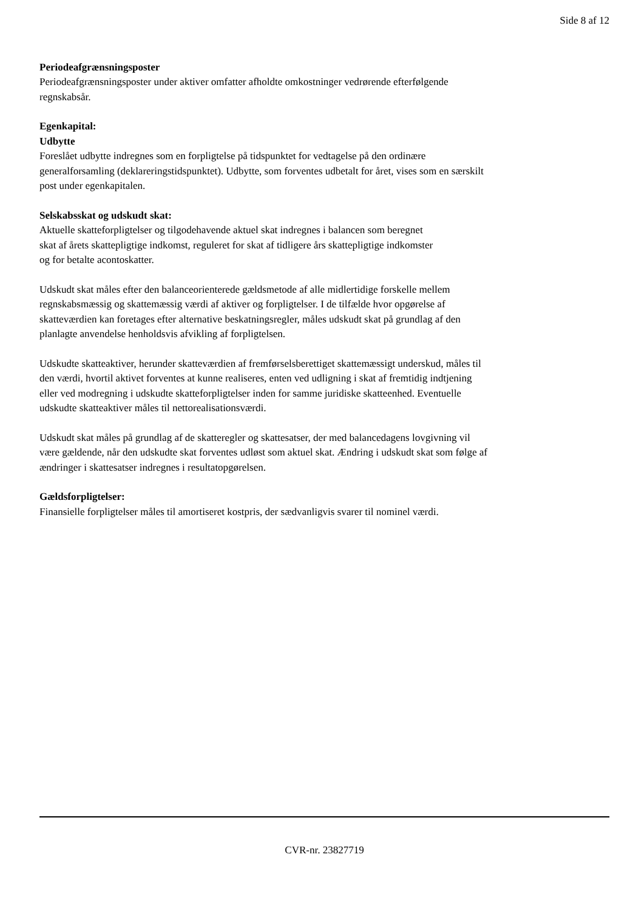Side 8 af 12
Periodeafgrænsningsposter
Periodeafgrænsningsposter under aktiver omfatter afholdte omkostninger vedrørende efterfølgende
regnskabsår.
Egenkapital:
Udbytte
Foreslået udbytte indregnes som en forpligtelse på tidspunktet for vedtagelse på den ordinære
generalforsamling (deklareringstidspunktet). Udbytte, som forventes udbetalt for året, vises som en særskilt
post under egenkapitalen.
Selskabsskat og udskudt skat:
Aktuelle skatteforpligtelser og tilgodehavende aktuel skat indregnes i balancen som beregnet
skat af årets skattepligtige indkomst, reguleret for skat af tidligere års skattepligtige indkomster
og for betalte acontoskatter.
Udskudt skat måles efter den balanceorienterede gældsmetode af alle midlertidige forskelle mellem
regnskabsmæssig og skattemæssig værdi af aktiver og forpligtelser. I de tilfælde hvor opgørelse af
skatteværdien kan foretages efter alternative beskatningsregler, måles udskudt skat på grundlag af den
planlagte anvendelse henholdsvis afvikling af forpligtelsen.
Udskudte skatteaktiver, herunder skatteværdien af fremførselsberettiget skattemæssigt underskud, måles til
den værdi, hvortil aktivet forventes at kunne realiseres, enten ved udligning i skat af fremtidig indtjening
eller ved modregning i udskudte skatteforpligtelser inden for samme juridiske skatteenhed. Eventuelle
udskudte skatteaktiver måles til nettorealisationsværdi.
Udskudt skat måles på grundlag af de skatteregler og skattesatser, der med balancedagens lovgivning vil
være gældende, når den udskudte skat forventes udløst som aktuel skat. Ændring i udskudt skat som følge af
ændringer i skattesatser indregnes i resultatopgørelsen.
Gældsforpligtelser:
Finansielle forpligtelser måles til amortiseret kostpris, der sædvanligvis svarer til nominel værdi.
CVR-nr. 23827719